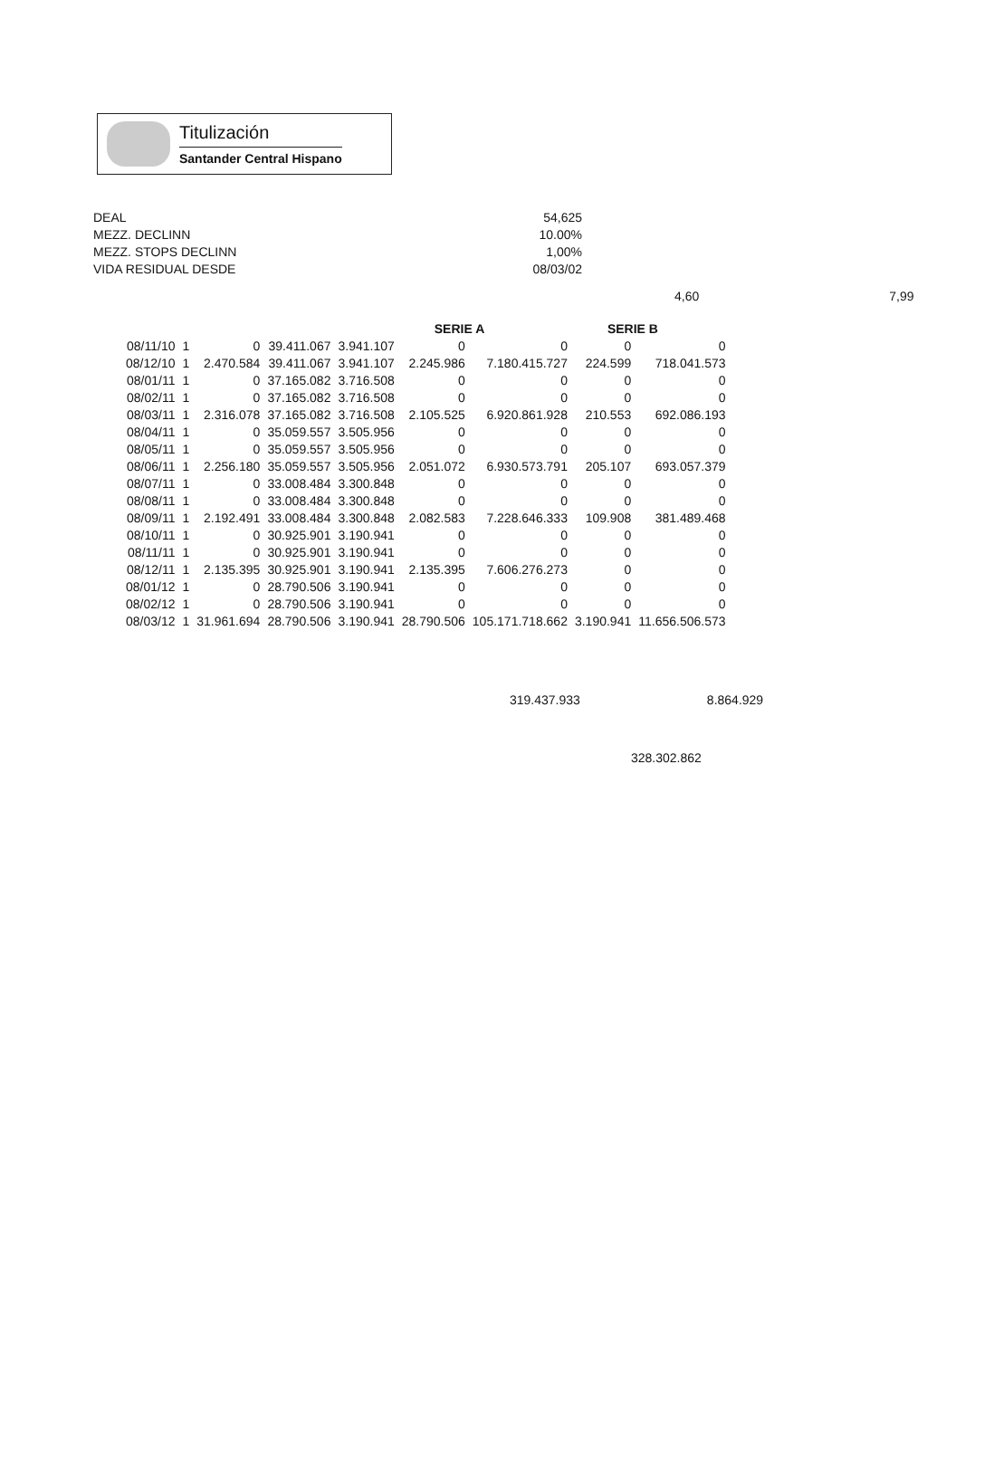Titulización
Santander Central Hispano
DEAL
MEZZ. DECLINN
MEZZ. STOPS DECLINN
VIDA RESIDUAL DESDE
54,625
10.00%
1,00%
08/03/02
4,60 7,99
| | | | | | SERIE A | | SERIE B | |
| --- | --- | --- | --- | --- | --- | --- | --- | --- |
| 08/11/10 | 1 | 0 | 39.411.067 | 3.941.107 | 0 | 0 | 0 | 0 |
| 08/12/10 | 1 | 2.470.584 | 39.411.067 | 3.941.107 | 2.245.986 | 7.180.415.727 | 224.599 | 718.041.573 |
| 08/01/11 | 1 | 0 | 37.165.082 | 3.716.508 | 0 | 0 | 0 | 0 |
| 08/02/11 | 1 | 0 | 37.165.082 | 3.716.508 | 0 | 0 | 0 | 0 |
| 08/03/11 | 1 | 2.316.078 | 37.165.082 | 3.716.508 | 2.105.525 | 6.920.861.928 | 210.553 | 692.086.193 |
| 08/04/11 | 1 | 0 | 35.059.557 | 3.505.956 | 0 | 0 | 0 | 0 |
| 08/05/11 | 1 | 0 | 35.059.557 | 3.505.956 | 0 | 0 | 0 | 0 |
| 08/06/11 | 1 | 2.256.180 | 35.059.557 | 3.505.956 | 2.051.072 | 6.930.573.791 | 205.107 | 693.057.379 |
| 08/07/11 | 1 | 0 | 33.008.484 | 3.300.848 | 0 | 0 | 0 | 0 |
| 08/08/11 | 1 | 0 | 33.008.484 | 3.300.848 | 0 | 0 | 0 | 0 |
| 08/09/11 | 1 | 2.192.491 | 33.008.484 | 3.300.848 | 2.082.583 | 7.228.646.333 | 109.908 | 381.489.468 |
| 08/10/11 | 1 | 0 | 30.925.901 | 3.190.941 | 0 | 0 | 0 | 0 |
| 08/11/11 | 1 | 0 | 30.925.901 | 3.190.941 | 0 | 0 | 0 | 0 |
| 08/12/11 | 1 | 2.135.395 | 30.925.901 | 3.190.941 | 2.135.395 | 7.606.276.273 | 0 | 0 |
| 08/01/12 | 1 | 0 | 28.790.506 | 3.190.941 | 0 | 0 | 0 | 0 |
| 08/02/12 | 1 | 0 | 28.790.506 | 3.190.941 | 0 | 0 | 0 | 0 |
| 08/03/12 | 1 | 31.961.694 | 28.790.506 | 3.190.941 | 28.790.506 | 105.171.718.662 | 3.190.941 | 11.656.506.573 |
319.437.933 8.864.929
328.302.862